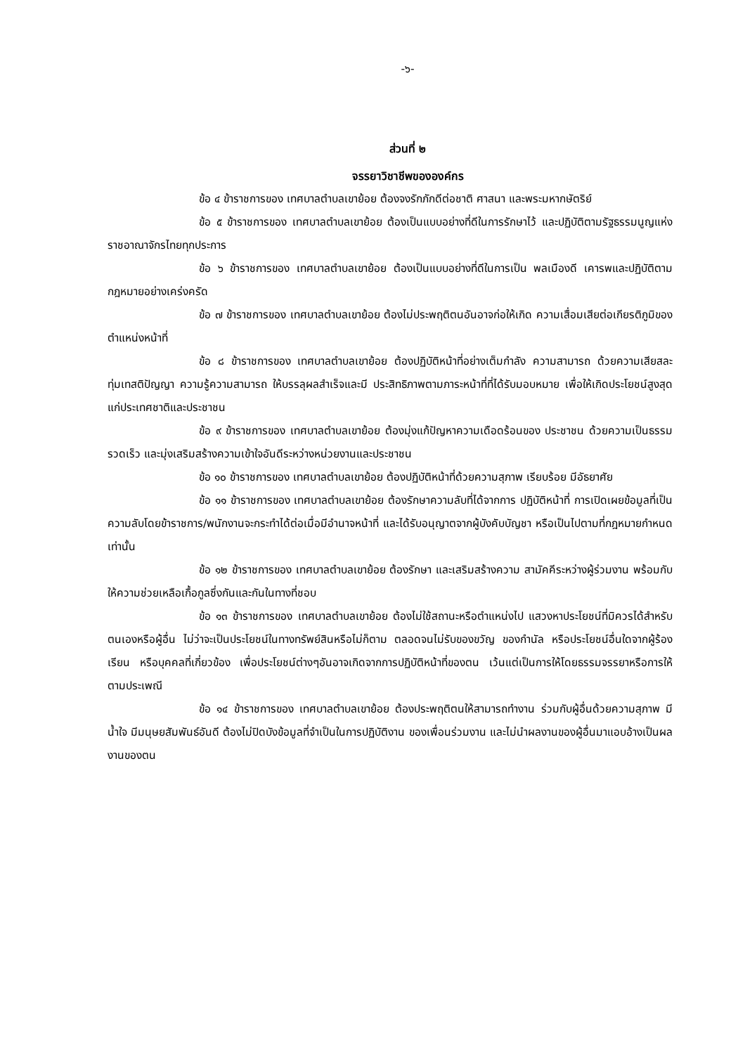-๖-
ส่วนที่ ๒
จรรยาวิชาชีพขององค์กร
ข้อ ๔ ข้าราชการของ เทศบาลตำบลเขาย้อย ต้องจงรักภักดีต่อชาติ ศาสนา และพระมหากษัตริย์
ข้อ ๕ ข้าราชการของ เทศบาลตำบลเขาย้อย ต้องเป็นแบบอย่างที่ดีในการรักษาไว้ และปฏิบัติตามรัฐธรรมนูญแห่งราชอาณาจักรไทยทุกประการ
ข้อ ๖ ข้าราชการของ เทศบาลตำบลเขาย้อย ต้องเป็นแบบอย่างที่ดีในการเป็น พลเมืองดี เคารพและปฏิบัติตามกฎหมายอย่างเคร่งครัด
ข้อ ๗ ข้าราชการของ เทศบาลตำบลเขาย้อย ต้องไม่ประพฤติตนอันอาจก่อให้เกิด ความเสื่อมเสียต่อเกียรติภูมิของตำแหน่งหน้าที่
ข้อ ๘ ข้าราชการของ เทศบาลตำบลเขาย้อย ต้องปฏิบัติหน้าที่อย่างเต็มกำลัง ความสามารถ ด้วยความเสียสละ ทุ่มเทสติปัญญา ความรู้ความสามารถ ให้บรรลุผลสำเร็จและมี ประสิทธิภาพตามภาระหน้าที่ที่ได้รับมอบหมาย เพื่อให้เกิดประโยชน์สูงสุดแก่ประเทศชาติและประชาชน
ข้อ ๙ ข้าราชการของ เทศบาลตำบลเขาย้อย ต้องมุ่งแก้ปัญหาความเดือดร้อนของ ประชาชน ด้วยความเป็นธรรม รวดเร็ว และมุ่งเสริมสร้างความเข้าใจอันดีระหว่างหน่วยงานและประชาชน
ข้อ ๑๐ ข้าราชการของ เทศบาลตำบลเขาย้อย ต้องปฏิบัติหน้าที่ด้วยความสุภาพ เรียบร้อย มีอัธยาศัย
ข้อ ๑๑ ข้าราชการของ เทศบาลตำบลเขาย้อย ต้องรักษาความลับที่ได้จากการ ปฏิบัติหน้าที่ การเปิดเผยข้อมูลที่เป็นความลับโดยข้าราชการ/พนักงานจะกระทำได้ต่อเมื่อมีอำนาจหน้าที่ และได้รับอนุญาตจากผู้บังคับบัญชา หรือเป็นไปตามที่กฎหมายกำหนดเท่านั้น
ข้อ ๑๒ ข้าราชการของ เทศบาลตำบลเขาย้อย ต้องรักษา และเสริมสร้างความ สามัคคีระหว่างผู้ร่วมงาน พร้อมกับให้ความช่วยเหลือเกื้อกูลซึ่งกันและกันในทางที่ชอบ
ข้อ ๑๓ ข้าราชการของ เทศบาลตำบลเขาย้อย ต้องไม่ใช้สถานะหรือตำแหน่งไป แสวงหาประโยชน์ที่มิควรได้สำหรับตนเองหรือผู้อื่น ไม่ว่าจะเป็นประโยชน์ในทางทรัพย์สินหรือไม่ก็ตาม ตลอดจนไม่รับของขวัญ ของกำนัล หรือประโยชน์อื่นใดจากผู้ร้องเรียน หรือบุคคลที่เกี่ยวข้อง เพื่อประโยชน์ต่างๆอันอาจเกิดจากการปฏิบัติหน้าที่ของตน เว้นแต่เป็นการให้โดยธรรมจรรยาหรือการให้ ตามประเพณี
ข้อ ๑๔ ข้าราชการของ เทศบาลตำบลเขาย้อย ต้องประพฤติตนให้สามารถทำงาน ร่วมกับผู้อื่นด้วยความสุภาพ มีน้ำใจ มีมนุษยสัมพันธ์อันดี ต้องไม่ปิดบังข้อมูลที่จำเป็นในการปฏิบัติงาน ของเพื่อนร่วมงาน และไม่นำผลงานของผู้อื่นมาแอบอ้างเป็นผลงานของตน